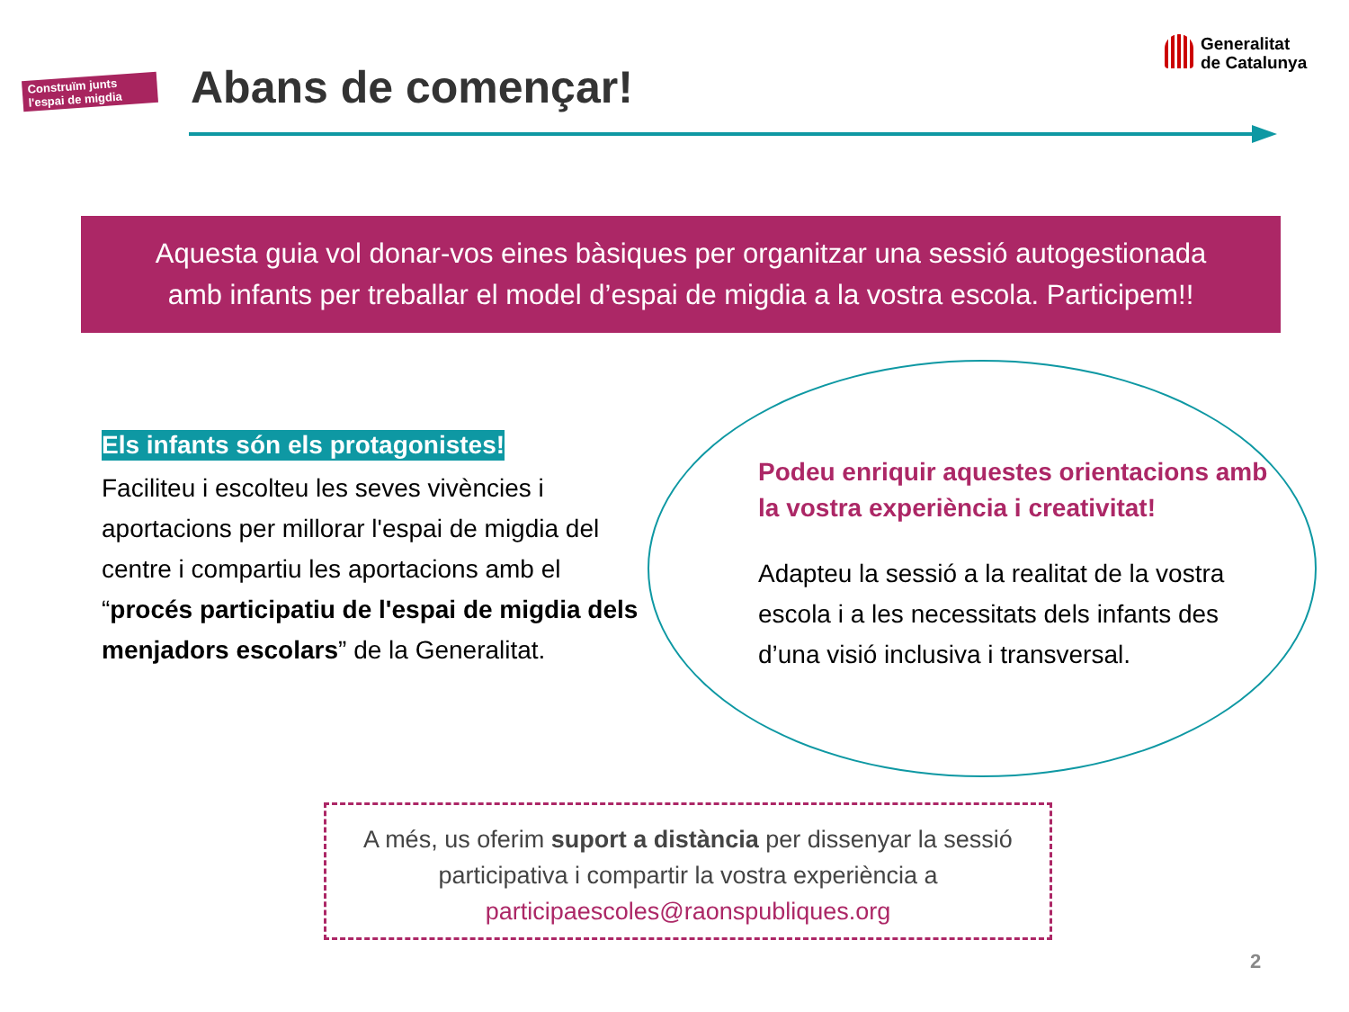Construïm junts l'espai de migdia
Abans de començar!
Generalitat
de Catalunya
Aquesta guia vol donar-vos eines bàsiques per organitzar una sessió autogestionada
amb infants per treballar el model d’espai de migdia a la vostra escola. Participem!!
Els infants són els protagonistes!
Faciliteu i escolteu les seves vivències i aportacions per millorar l'espai de migdia del centre i compartiu les aportacions amb el “procés participatiu de l'espai de migdia dels menjadors escolars” de la Generalitat.
Podeu enriquir aquestes orientacions amb la vostra experiència i creativitat!
Adapteu la sessió a la realitat de la vostra escola i a les necessitats dels infants des d’una visió inclusiva i transversal.
A més, us oferim suport a distància per dissenyar la sessió
participativa i compartir la vostra experiència a
participaescoles@raonspubliques.org
2